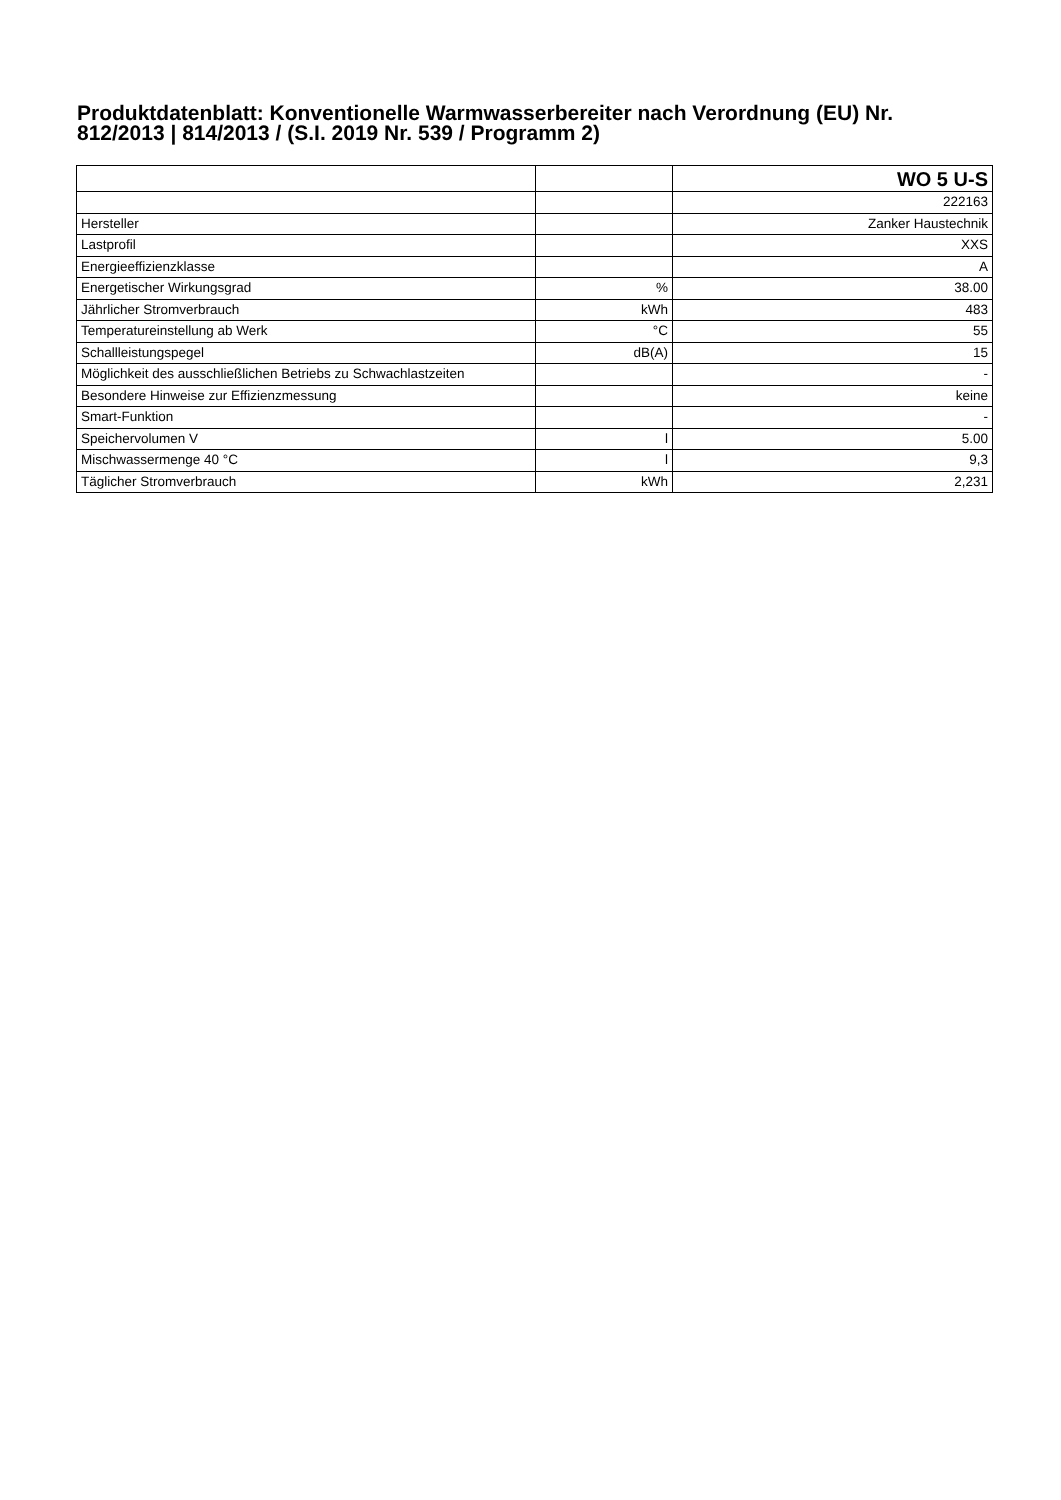Produktdatenblatt: Konventionelle Warmwasserbereiter nach Verordnung (EU) Nr. 812/2013 | 814/2013 / (S.I. 2019 Nr. 539 / Programm 2)
| | | WO 5 U-S |
| | | 222163 |
| Hersteller | | Zanker Haustechnik |
| Lastprofil | | XXS |
| Energieeffizienzklasse | | A |
| Energetischer Wirkungsgrad | % | 38.00 |
| Jährlicher Stromverbrauch | kWh | 483 |
| Temperatureinstellung ab Werk | °C | 55 |
| Schallleistungspegel | dB(A) | 15 |
| Möglichkeit des ausschließlichen Betriebs zu Schwachlastzeiten | | - |
| Besondere Hinweise zur Effizienzmessung | | keine |
| Smart-Funktion | | - |
| Speichervolumen V | l | 5.00 |
| Mischwassermenge 40 °C | l | 9,3 |
| Täglicher Stromverbrauch | kWh | 2,231 |